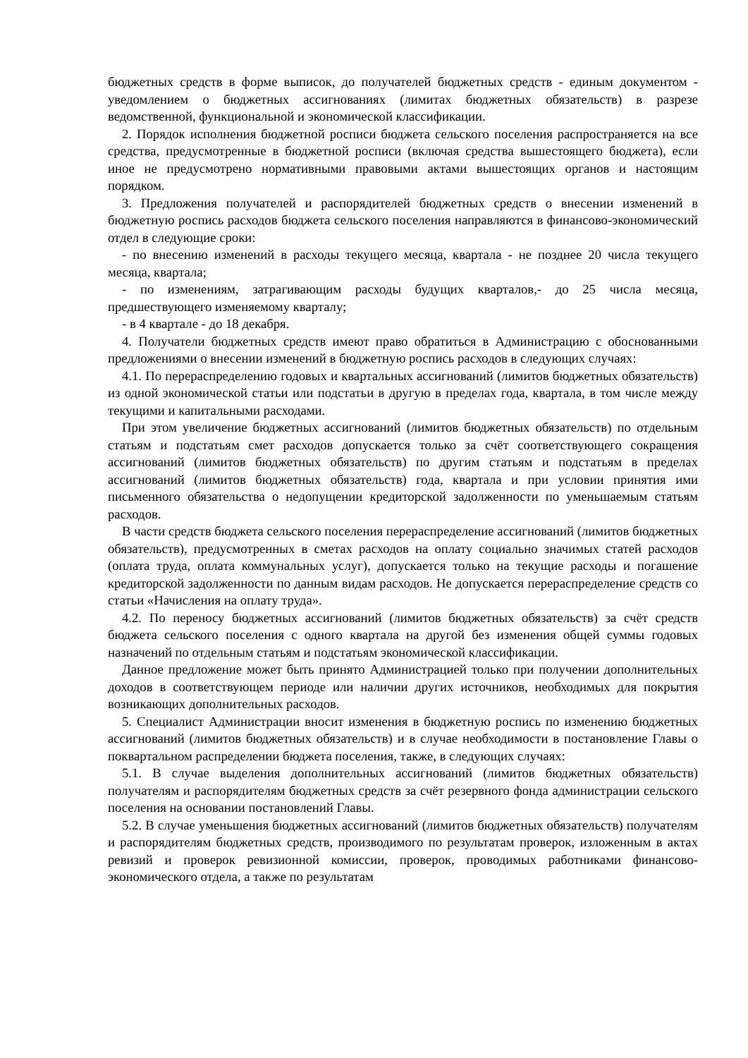бюджетных средств в форме выписок, до получателей бюджетных средств - единым документом - уведомлением о бюджетных ассигнованиях (лимитах бюджетных обязательств) в разрезе ведомственной, функциональной и экономической классификации.
2. Порядок исполнения бюджетной росписи бюджета сельского поселения распространяется на все средства, предусмотренные в бюджетной росписи (включая средства вышестоящего бюджета), если иное не предусмотрено нормативными правовыми актами вышестоящих органов и настоящим порядком.
3. Предложения получателей и распорядителей бюджетных средств о внесении изменений в бюджетную роспись расходов бюджета сельского поселения направляются в финансово-экономический отдел в следующие сроки:
- по внесению изменений в расходы текущего месяца, квартала - не позднее 20 числа текущего месяца, квартала;
- по изменениям, затрагивающим расходы будущих кварталов,- до 25 числа месяца, предшествующего изменяемому кварталу;
- в 4 квартале - до 18 декабря.
4. Получатели бюджетных средств имеют право обратиться в Администрацию с обоснованными предложениями о внесении изменений в бюджетную роспись расходов в следующих случаях:
4.1. По перераспределению годовых и квартальных ассигнований (лимитов бюджетных обязательств) из одной экономической статьи или подстатьи в другую в пределах года, квартала, в том числе между текущими и капитальными расходами.
При этом увеличение бюджетных ассигнований (лимитов бюджетных обязательств) по отдельным статьям и подстатьям смет расходов допускается только за счёт соответствующего сокращения ассигнований (лимитов бюджетных обязательств) по другим статьям и подстатьям в пределах ассигнований (лимитов бюджетных обязательств) года, квартала и при условии принятия ими письменного обязательства о недопущении кредиторской задолженности по уменьшаемым статьям расходов.
В части средств бюджета сельского поселения перераспределение ассигнований (лимитов бюджетных обязательств), предусмотренных в сметах расходов на оплату социально значимых статей расходов (оплата труда, оплата коммунальных услуг), допускается только на текущие расходы и погашение кредиторской задолженности по данным видам расходов. Не допускается перераспределение средств со статьи «Начисления на оплату труда».
4.2. По переносу бюджетных ассигнований (лимитов бюджетных обязательств) за счёт средств бюджета сельского поселения с одного квартала на другой без изменения общей суммы годовых назначений по отдельным статьям и подстатьям экономической классификации.
Данное предложение может быть принято Администрацией только при получении дополнительных доходов в соответствующем периоде или наличии других источников, необходимых для покрытия возникающих дополнительных расходов.
5. Специалист Администрации вносит изменения в бюджетную роспись по изменению бюджетных ассигнований (лимитов бюджетных обязательств) и в случае необходимости в постановление Главы о поквартальном распределении бюджета поселения, также, в следующих случаях:
5.1. В случае выделения дополнительных ассигнований (лимитов бюджетных обязательств) получателям и распорядителям бюджетных средств за счёт резервного фонда администрации сельского поселения на основании постановлений Главы.
5.2. В случае уменьшения бюджетных ассигнований (лимитов бюджетных обязательств) получателям и распорядителям бюджетных средств, производимого по результатам проверок, изложенным в актах ревизий и проверок ревизионной комиссии, проверок, проводимых работниками финансово-экономического отдела, а также по результатам